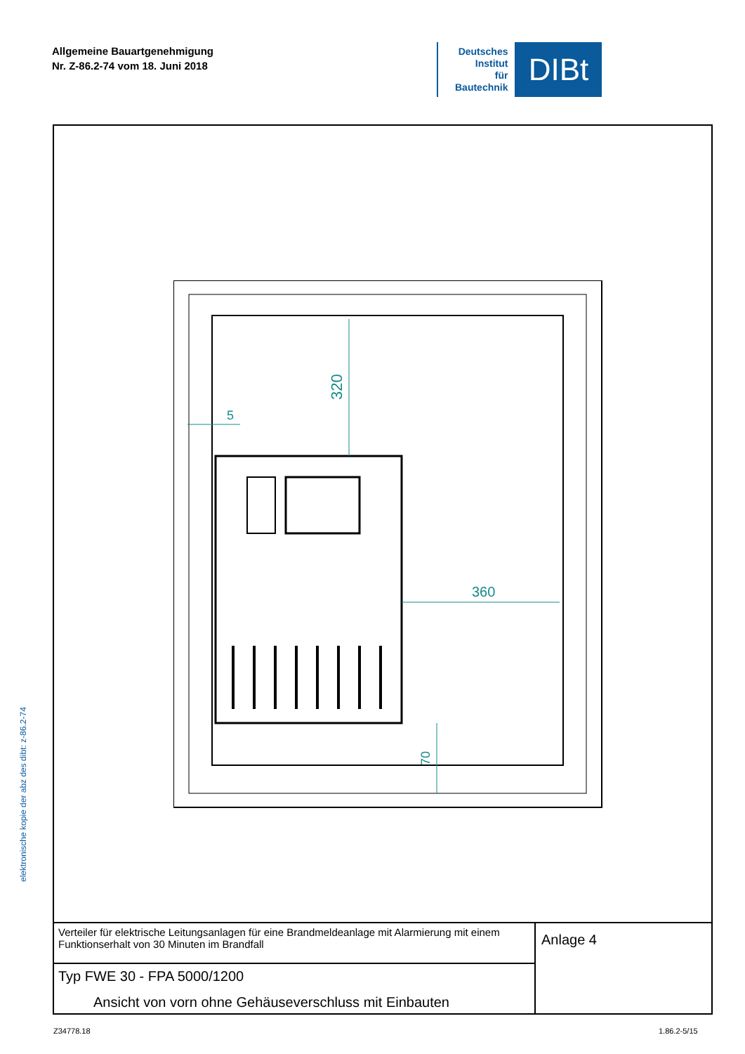Allgemeine Bauartgenehmigung
Nr. Z-86.2-74 vom 18. Juni 2018
Deutsches
Institut
für
Bautechnik
DIBt
elektronische kopie der abz des dibt: z-86.2-74
320
360
70
5
Verteiler für elektrische Leitungsanlagen für eine Brandmeldeanlage mit Alarmierung mit einem Funktionserhalt von 30 Minuten im Brandfall
Typ FWE 30 - FPA 5000/1200
Ansicht von vorn ohne Gehäuseverschluss mit Einbauten
Anlage 4
Z34778.18 1.86.2-5/15